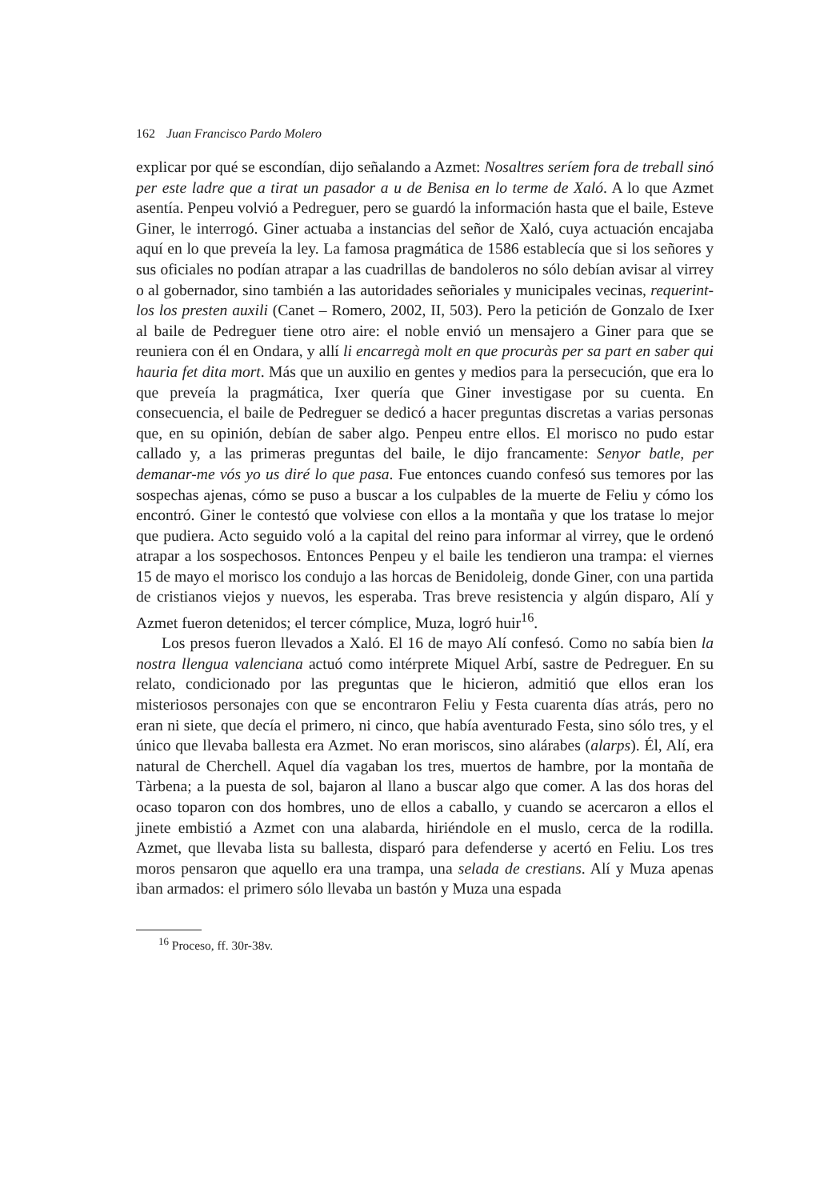162 Juan Francisco Pardo Molero
explicar por qué se escondían, dijo señalando a Azmet: Nosaltres seríem fora de treball sinó per este ladre que a tirat un pasador a u de Benisa en lo terme de Xaló. A lo que Azmet asentía. Penpeu volvió a Pedreguer, pero se guardó la información hasta que el baile, Esteve Giner, le interrogó. Giner actuaba a instancias del señor de Xaló, cuya actuación encajaba aquí en lo que preveía la ley. La famosa pragmática de 1586 establecía que si los señores y sus oficiales no podían atrapar a las cuadrillas de bandoleros no sólo debían avisar al virrey o al gobernador, sino también a las autoridades señoriales y municipales vecinas, requerint-los los presten auxili (Canet – Romero, 2002, II, 503). Pero la petición de Gonzalo de Ixer al baile de Pedreguer tiene otro aire: el noble envió un mensajero a Giner para que se reuniera con él en Ondara, y allí li encarregà molt en que procuràs per sa part en saber qui hauria fet dita mort. Más que un auxilio en gentes y medios para la persecución, que era lo que preveía la pragmática, Ixer quería que Giner investigase por su cuenta. En consecuencia, el baile de Pedreguer se dedicó a hacer preguntas discretas a varias personas que, en su opinión, debían de saber algo. Penpeu entre ellos. El morisco no pudo estar callado y, a las primeras preguntas del baile, le dijo francamente: Senyor batle, per demanar-me vós yo us diré lo que pasa. Fue entonces cuando confesó sus temores por las sospechas ajenas, cómo se puso a buscar a los culpables de la muerte de Feliu y cómo los encontró. Giner le contestó que volviese con ellos a la montaña y que los tratase lo mejor que pudiera. Acto seguido voló a la capital del reino para informar al virrey, que le ordenó atrapar a los sospechosos. Entonces Penpeu y el baile les tendieron una trampa: el viernes 15 de mayo el morisco los condujo a las horcas de Benidoleig, donde Giner, con una partida de cristianos viejos y nuevos, les esperaba. Tras breve resistencia y algún disparo, Alí y Azmet fueron detenidos; el tercer cómplice, Muza, logró huir<sup>16</sup>.
Los presos fueron llevados a Xaló. El 16 de mayo Alí confesó. Como no sabía bien la nostra llengua valenciana actuó como intérprete Miquel Arbí, sastre de Pedreguer. En su relato, condicionado por las preguntas que le hicieron, admitió que ellos eran los misteriosos personajes con que se encontraron Feliu y Festa cuarenta días atrás, pero no eran ni siete, que decía el primero, ni cinco, que había aventurado Festa, sino sólo tres, y el único que llevaba ballesta era Azmet. No eran moriscos, sino alárabes (alarps). Él, Alí, era natural de Cherchell. Aquel día vagaban los tres, muertos de hambre, por la montaña de Tàrbena; a la puesta de sol, bajaron al llano a buscar algo que comer. A las dos horas del ocaso toparon con dos hombres, uno de ellos a caballo, y cuando se acercaron a ellos el jinete embistió a Azmet con una alabarda, hiriéndole en el muslo, cerca de la rodilla. Azmet, que llevaba lista su ballesta, disparó para defenderse y acertó en Feliu. Los tres moros pensaron que aquello era una trampa, una selada de crestians. Alí y Muza apenas iban armados: el primero sólo llevaba un bastón y Muza una espada
<sup>16</sup> Proceso, ff. 30r-38v.